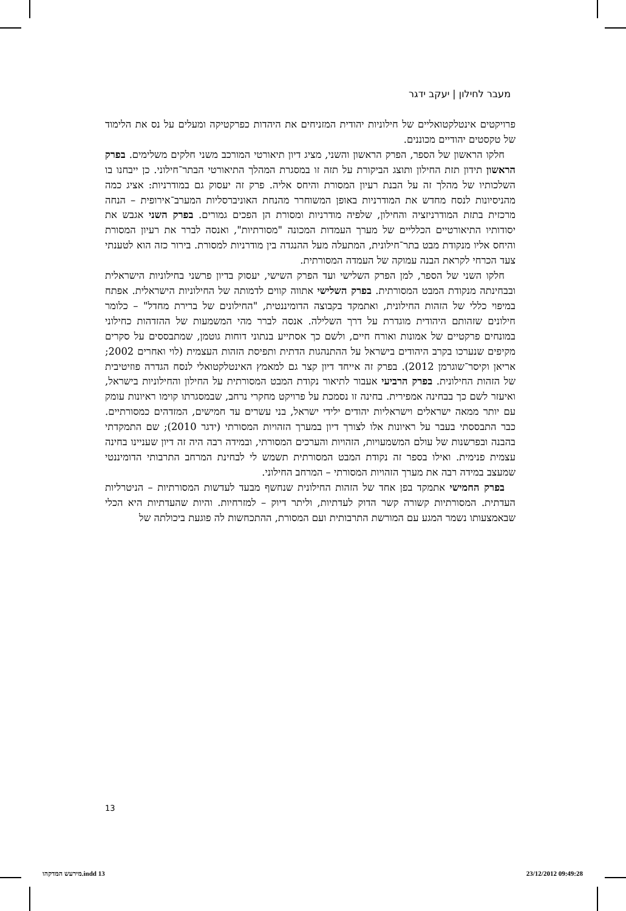מעבר לחילון | יעקב ידגר
פרויקטים אינטלקטואליים של חילוניות יהודית המזניחים את היהדות כפרקטיקה ומעלים על נס את הלימוד של טקסטים יהודיים מכוננים.
חלקו הראשון של הספר, הפרק הראשון והשני, מציג דיון תיאורטי המורכב משני חלקים משלימים. בפרק הראשון תידון תזת החילון ותוצג הביקורת על תזה זו במסגרת המהלך התיאורטי הבתר־חילוני. כן ייבחנו בו השלכותיו של מהלך זה על הבנת רעיון המסורת והיחס אליה. פרק זה יעסוק גם במודרניות: אציג כמה מהניסיונות לנסח מחדש את המודרניות באופן המשוחרר מהנחת האוניברסליות המערב־אירופית – הנחה מרכזית בתזת המודרניזציה והחילון, שלפיה מודרניות ומסורת הן הפכים גמורים. בפרק השני אגבש את יסודותיו התיאורטיים הכלליים של מערך העמדות המכונה "מסורתיות", ואנסה לברר את רעיון המסורת והיחס אליו מנקודת מבט בתר־חילונית, המתעלה מעל ההנגדה בין מודרניות למסורת. בירור כזה הוא לטענתי צעד הכרחי לקראת הבנה עמוקה של העמדה המסורתית.
חלקו השני של הספר, למן הפרק השלישי ועד הפרק השישי, יעסוק בדיון פרשני בחילוניות הישראלית ובבחינתה מנקודת המבט המסורתית. בפרק השלישי אתווה קווים לדמותה של החילוניות הישראלית. אפתח במיפוי כללי של הזהות החילונית, ואתמקד בקבוצה הדומיננטית, "החילונים של ברירת מחדל" – כלומר חילונים שזהותם היהודית מוגדרת על דרך השלילה. אנסה לברר מהי המשמעות של ההזדהות כחילוני במונחים פרקטיים של אמונות ואורח חיים, ולשם כך אסתייע בנתוני דוחות גוטמן, שמתבססים על סקרים מקיפים שנערכו בקרב היהודים בישראל על ההתנהגות הדתית ותפיסת הזהות העצמית (לוי ואחרים 2002; אריאן וקיסר־שוגרמן 2012). בפרק זה אייחד דיון קצר גם למאמץ האינטלקטואלי לנסח הגדרה פוזיטיבית של הזהות החילונית. בפרק הרביעי אעבור לתיאור נקודת המבט המסורתית על החילון והחילוניות בישראל, ואיעזר לשם כך בבחינה אמפירית. בחינה זו נסמכת על פרויקט מחקרי נרחב, שבמסגרתו קוימו ראיונות עומק עם יותר ממאה ישראלים וישראליות יהודים ילידי ישראל, בני עשרים עד חמישים, המזדהים כמסורתיים. כבר התבססתי בעבר על ראיונות אלו לצורך דיון במערך הזהויות המסורתי (ידגר 2010); שם התמקדתי בהבנה ובפרשנות של עולם המשמעויות, הזהויות והערכים המסורתי, ובמידה רבה היה זה דיון שעניינו בחינה עצמית פנימית. ואילו בספר זה נקודת המבט המסורתית תשמש לי לבחינת המרחב התרבותי הדומיננטי שמעצב במידה רבה את מערך הזהויות המסורתי – המרחב החילוני.
בפרק החמישי אתמקד בפן אחד של הזהות החילונית שנחשף מבעד לעדשות המסורתיות – הניטרליות העדתית. המסורתיות קשורה קשר הדוק לעדתיות, וליתר דיוק – למזרחיות. והיות שהעדתיות היא הכלי שבאמצעותו נשמר המגע עם המורשת התרבותית ועם המסורת, ההתכחשות לה פוגעת ביכולתה של
13
מירעש המדקהו.indd 13 23/12/2012 09:49:28